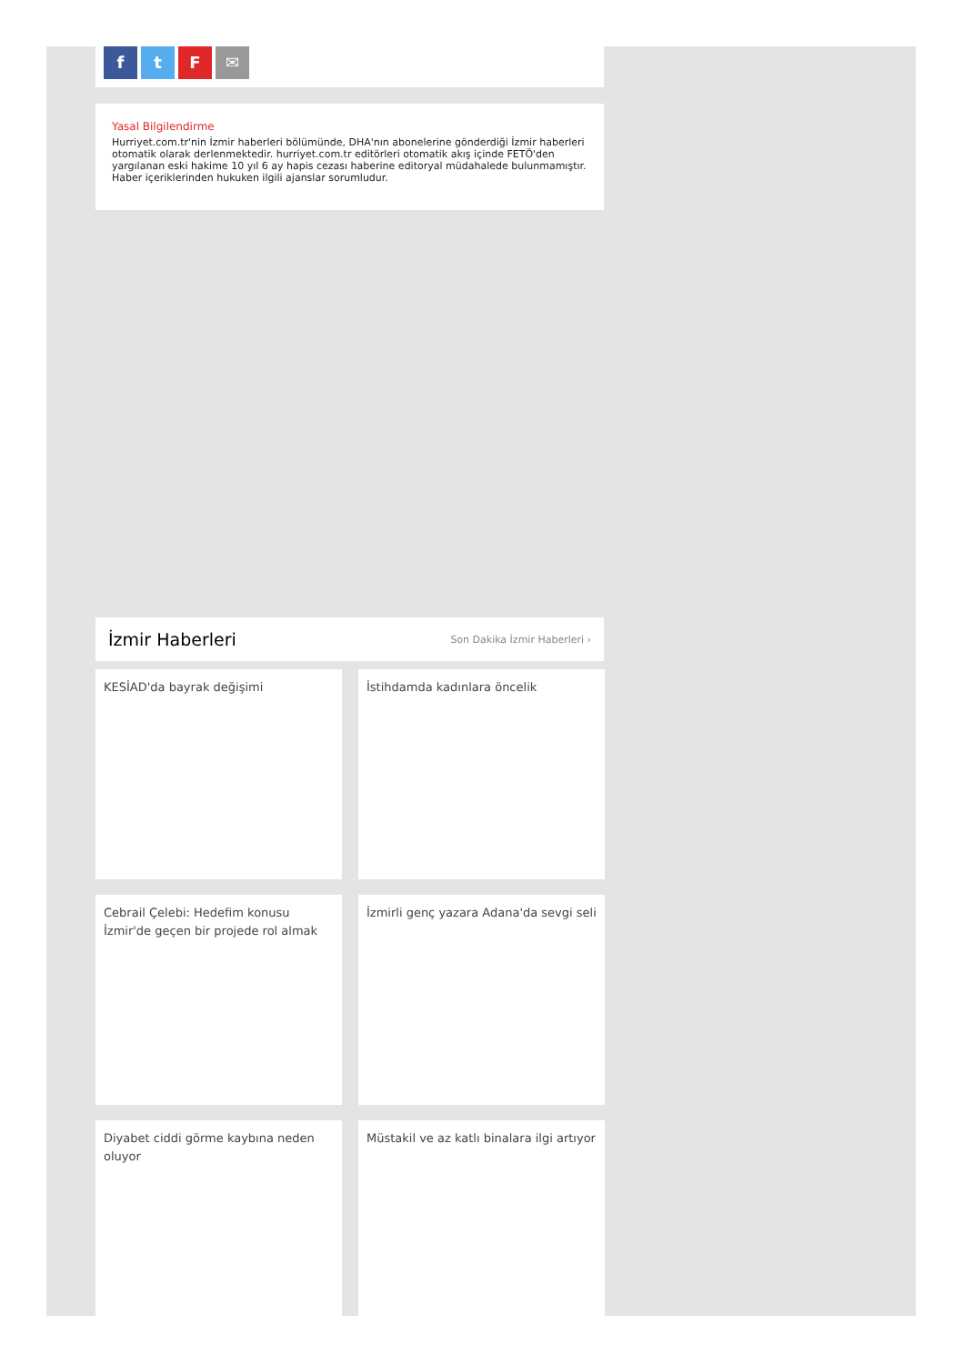ftF ✉
Yasal Bilgilendirme
Hurriyet.com.tr'nin İzmir haberleri bölümünde, DHA'nın abonelerine gönderdiği İzmir haberleri otomatik olarak derlenmektedir. hurriyet.com.tr editörleri otomatik akış içinde FETÖ'den yargılanan eski hakime 10 yıl 6 ay hapis cezası haberine editoryal müdahalede bulunmamıştır. Haber içeriklerinden hukuken ilgili ajanslar sorumludur.
İzmir Haberleri
Son Dakika İzmir Haberleri ›
KESİAD'da bayrak değişimi
İstihdamda kadınlara öncelik
Cebrail Çelebi: Hedefim konusu İzmir'de geçen bir projede rol almak
İzmirli genç yazara Adana'da sevgi seli
Diyabet ciddi görme kaybına neden oluyor
Müstakil ve az katlı binalara ilgi artıyor